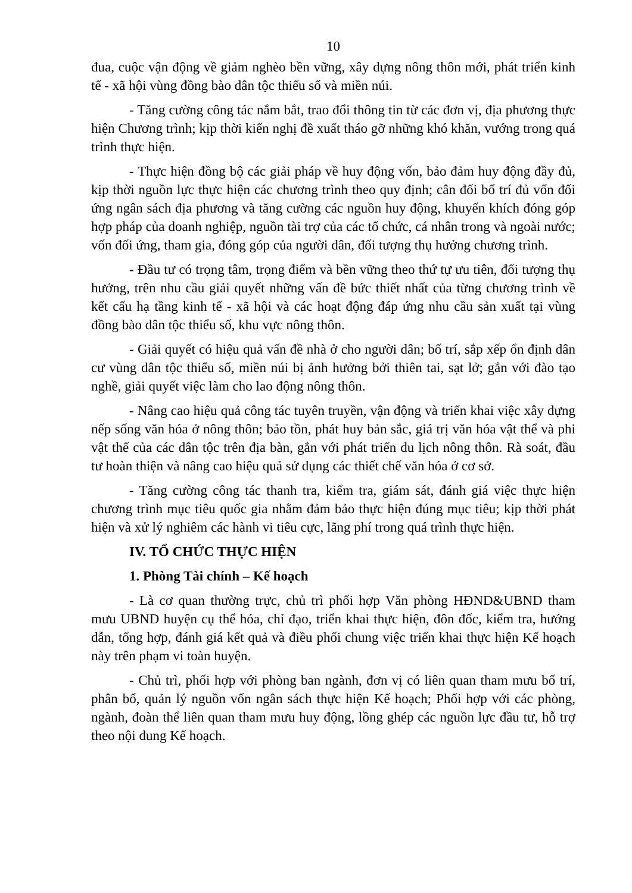10
đua, cuộc vận động về giảm nghèo bền vững, xây dựng nông thôn mới, phát triển kinh tế - xã hội vùng đồng bào dân tộc thiểu số và miền núi.
- Tăng cường công tác nắm bắt, trao đổi thông tin từ các đơn vị, địa phương thực hiện Chương trình; kịp thời kiến nghị đề xuất tháo gỡ những khó khăn, vướng trong quá trình thực hiện.
- Thực hiện đồng bộ các giải pháp về huy động vốn, bảo đảm huy động đầy đủ, kịp thời nguồn lực thực hiện các chương trình theo quy định; cân đối bố trí đủ vốn đối ứng ngân sách địa phương và tăng cường các nguồn huy động, khuyến khích đóng góp hợp pháp của doanh nghiệp, nguồn tài trợ của các tổ chức, cá nhân trong và ngoài nước; vốn đối ứng, tham gia, đóng góp của người dân, đối tượng thụ hưởng chương trình.
- Đầu tư có trọng tâm, trọng điểm và bền vững theo thứ tự ưu tiên, đối tượng thụ hưởng, trên nhu cầu giải quyết những vấn đề bức thiết nhất của từng chương trình về kết cấu hạ tầng kinh tế - xã hội và các hoạt động đáp ứng nhu cầu sản xuất tại vùng đồng bào dân tộc thiểu số, khu vực nông thôn.
- Giải quyết có hiệu quả vấn đề nhà ở cho người dân; bố trí, sắp xếp ổn định dân cư vùng dân tộc thiểu số, miền núi bị ảnh hưởng bởi thiên tai, sạt lở; gắn với đào tạo nghề, giải quyết việc làm cho lao động nông thôn.
- Nâng cao hiệu quả công tác tuyên truyền, vận động và triển khai việc xây dựng nếp sống văn hóa ở nông thôn; bảo tồn, phát huy bản sắc, giá trị văn hóa vật thể và phi vật thể của các dân tộc trên địa bàn, gắn với phát triển du lịch nông thôn. Rà soát, đầu tư hoàn thiện và nâng cao hiệu quả sử dụng các thiết chế văn hóa ở cơ sở.
- Tăng cường công tác thanh tra, kiểm tra, giám sát, đánh giá việc thực hiện chương trình mục tiêu quốc gia nhằm đảm bảo thực hiện đúng mục tiêu; kịp thời phát hiện và xử lý nghiêm các hành vi tiêu cực, lãng phí trong quá trình thực hiện.
IV. TỔ CHỨC THỰC HIỆN
1. Phòng Tài chính – Kế hoạch
- Là cơ quan thường trực, chủ trì phối hợp Văn phòng HĐND&UBND tham mưu UBND huyện cụ thể hóa, chỉ đạo, triển khai thực hiện, đôn đốc, kiểm tra, hướng dẫn, tổng hợp, đánh giá kết quả và điều phối chung việc triển khai thực hiện Kế hoạch này trên phạm vi toàn huyện.
- Chủ trì, phối hợp với phòng ban ngành, đơn vị có liên quan tham mưu bố trí, phân bổ, quản lý nguồn vốn ngân sách thực hiện Kế hoạch; Phối hợp với các phòng, ngành, đoàn thể liên quan tham mưu huy động, lồng ghép các nguồn lực đầu tư, hỗ trợ theo nội dung Kế hoạch.